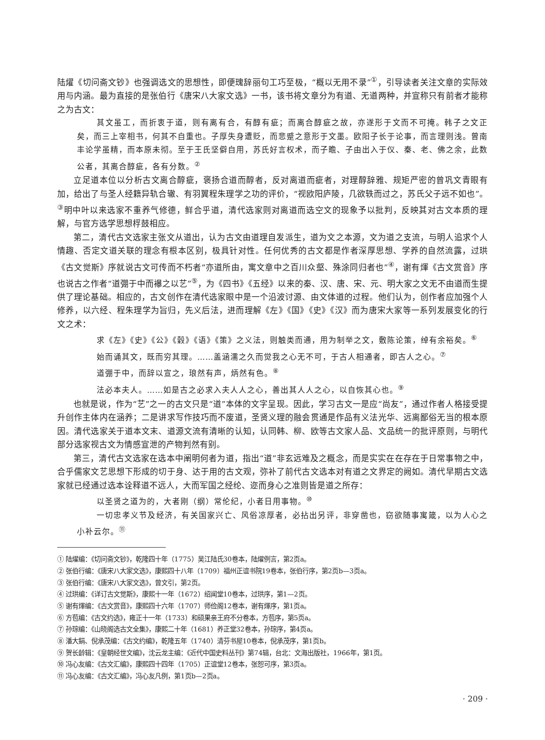陆燿《切问斋文钞》也强调选文的思想性，即便瑰辞丽句工巧至极，“概以无用不录”<sup>①</sup>，引导读者关注文章的实际效用与内涵。最为直接的是张伯行《唐宋八大家文选》一书，该书将文章分为有道、无道两种，并宣称只有前者才能称之为古文：
其文虽工，而折衷于道，则有离有合，有醇有疵；而离合醇疵之故，亦遂形于文而不可掩。韩子之文正矣，而三上宰相书，何其不自重也。子厚失身遭贬，而悲蹙之意形于文墨。欧阳子长于论事，而言理则浅。曾南丰论学虽精，而本原未彻。至于王氏坚僻自用，苏氏好言权术，而子瞻、子由出入于仪、秦、老、佛之余，此数公者，其离合醇疵，各有分数。<sup>②</sup>
立足道本位以分析古文离合醇疵，褒扬合道而醇者，反对离道而疵者，对理醇辞雅、规矩严密的曾巩文青眼有加，给出了与圣人经籍异轨合辙、有羽翼程朱理学之功的评价，“视欧阳庐陵，几欲轶而过之，苏氏父子远不如也”。<sup>③</sup>明中叶以来选家不重养气修德，鲜合乎道，清代选家则对离道而选空文的现象予以批判，反映其对古文本质的理解，与官方选学思想桴鼓相应。
第二，清代古文选家主张文从道出，认为古文由道理自发派生，道为文之本源，文为道之支流，与明人追求个人情趣、否定文道关联的理念有根本区别，极具针对性。任何优秀的古文都是作者深厚思想、学养的自然流露，过珙《古文觉斯》序就说古文可传而不朽者“亦道所由，寓文章中之百川众壑、殊涂同归者也”<sup>④</sup>，谢有煇《古文赏音》序也说古之作者“道弸于中而襮之以艺”<sup>⑤</sup>，为《四书》《五经》以来的秦、汉、唐、宋、元、明大家之文无不由道而生提供了理论基础。相应的，古文创作在清代选家眼中是一个沿波讨源、由文体道的过程。他们认为，创作者应加强个人修养，以六经、程朱理学为旨归，先义后法，进而理解《左》《国》《史》《汉》而为唐宋大家等一系列发展变化的行文之术：
求《左》《史》《公》《穀》《语》《策》之义法，则触类而通，用为制举之文，敷陈论策，绰有余裕矣。<sup>⑥</sup>
始而诵其文，既而穷其理。……盖涵濡之久而觉我之心无不可，于古人相通者，即古人之心。<sup>⑦</sup>
道弸于中，而辞以宣之，琅然有声，炳然有色。<sup>⑧</sup>
法必本夫人。……如是古之必求入夫人人之心，善出其人人之心，以自恢其心也。<sup>⑨</sup>
也就是说，作为“艺”之一的古文只是“道”本体的文字呈现。因此，学习古文一是应“尚友”，通过作者人格接受提升创作主体内在涵养；二是讲求写作技巧而不废道，圣贤义理的融会贯通是作品有义法光华、远离鄙俗无当的根本原因。清代选家关于道本文末、道源文流有清晰的认知，认同韩、柳、欧等古文家人品、文品统一的批评原则，与明代部分选家视古文为情感宣泄的产物判然有别。
第三，清代古文选家在选本中阐明何者为道，指出“道”非玄远难及之概念，而是实实在在存在于日常事物之中，合乎儒家文艺思想下形成的切于身、达于用的古文观，弥补了前代古文选本对有道之文界定的阙如。清代早期古文选家就已经通过选本诠释道不远人，大而军国之经纶、迩而身心之准则皆是道之所存：
以圣贤之道为的，大者刚（纲）常伦纪，小者日用事物。<sup>⑩</sup>
一切忠孝义节及经济，有关国家兴亡、风俗凉厚者，必拈出另评，非穿凿也，窃欲随事寓箴，以为人心之小补云尔。<sup>⑪</sup>
① 陆燿编：《切问斋文钞》，乾隆四十年（1775）吴江陆氏30卷本，陆燿例言，第2页a。
② 张伯行编：《唐宋八大家文选》，康熙四十八年（1709）福州正谊书院19卷本，张伯行序，第2页b—3页a。
③ 张伯行编：《唐宋八大家文选》，曾文引，第2页。
④ 过珙编：《详订古文觉斯》，康熙十一年（1672）绍闻堂10卷本，过珙序，第1—2页。
⑤ 谢有煇编：《古文赏音》，康熙四十六年（1707）师俭阁12卷本，谢有煇序，第1页a。
⑥ 方苞编：《古文约选》，雍正十一年（1733）和硕果亲王府不分卷本，方苞序，第5页a。
⑦ 孙琮编：《山晓阁选古文全集》，康熙二十年（1681）养正堂32卷本，孙琮序，第4页a。
⑧ 潘大鋗、倪承茂编：《古文约编》，乾隆五年（1740）清芬书屋10卷本，倪承茂序，第1页b。
⑨ 贺长龄辑：《皇朝经世文编》，沈云龙主编：《近代中国史料丛刊》第74辑，台北：文海出版社，1966年，第1页。
⑩ 冯心友编：《古文汇编》，康熙四十四年（1705）正谊堂12卷本，张恕可序，第3页a。
⑪ 冯心友编：《古文汇编》，冯心友凡例，第1页b—2页a。
· 209 ·